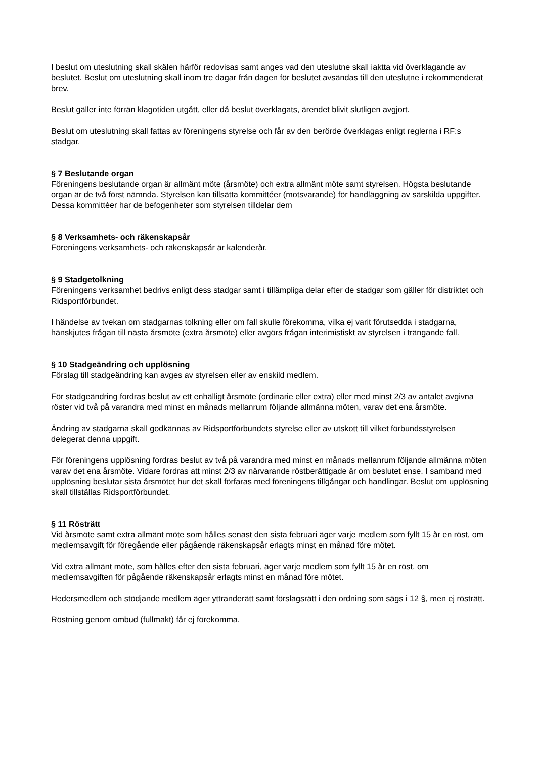I beslut om uteslutning skall skälen härför redovisas samt anges vad den uteslutne skall iaktta vid överklagande av beslutet. Beslut om uteslutning skall inom tre dagar från dagen för beslutet avsändas till den uteslutne i rekommenderat brev.
Beslut gäller inte förrän klagotiden utgått, eller då beslut överklagats, ärendet blivit slutligen avgjort.
Beslut om uteslutning skall fattas av föreningens styrelse och får av den berörde överklagas enligt reglerna i RF:s stadgar.
§ 7 Beslutande organ
Föreningens beslutande organ är allmänt möte (årsmöte) och extra allmänt möte samt styrelsen. Högsta beslutande organ är de två först nämnda. Styrelsen kan tillsätta kommittéer (motsvarande) för handläggning av särskilda uppgifter. Dessa kommittéer har de befogenheter som styrelsen tilldelar dem
§ 8 Verksamhets- och räkenskapsår
Föreningens verksamhets- och räkenskapsår är kalenderår.
§ 9 Stadgetolkning
Föreningens verksamhet bedrivs enligt dess stadgar samt i tillämpliga delar efter de stadgar som gäller för distriktet och Ridsportförbundet.
I händelse av tvekan om stadgarnas tolkning eller om fall skulle förekomma, vilka ej varit förutsedda i stadgarna, hänskjutes frågan till nästa årsmöte (extra årsmöte) eller avgörs frågan interimistiskt av styrelsen i trängande fall.
§ 10 Stadgeändring och upplösning
Förslag till stadgeändring kan avges av styrelsen eller av enskild medlem.
För stadgeändring fordras beslut av ett enhälligt årsmöte (ordinarie eller extra) eller med minst 2/3 av antalet avgivna röster vid två på varandra med minst en månads mellanrum följande allmänna möten, varav det ena årsmöte.
Ändring av stadgarna skall godkännas av Ridsportförbundets styrelse eller av utskott till vilket förbundsstyrelsen delegerat denna uppgift.
För föreningens upplösning fordras beslut av två på varandra med minst en månads mellanrum följande allmänna möten varav det ena årsmöte. Vidare fordras att minst 2/3 av närvarande röstberättigade är om beslutet ense. I samband med upplösning beslutar sista årsmötet hur det skall förfaras med föreningens tillgångar och handlingar. Beslut om upplösning skall tillställas Ridsportförbundet.
§ 11 Rösträtt
Vid årsmöte samt extra allmänt möte som hålles senast den sista februari äger varje medlem som fyllt 15 år en röst, om medlemsavgift för föregående eller pågående räkenskapsår erlagts minst en månad före mötet.
Vid extra allmänt möte, som hålles efter den sista februari, äger varje medlem som fyllt 15 år en röst, om medlemsavgiften för pågående räkenskapsår erlagts minst en månad före mötet.
Hedersmedlem och stödjande medlem äger yttranderätt samt förslagsrätt i den ordning som sägs i 12 §, men ej rösträtt.
Röstning genom ombud (fullmakt) får ej förekomma.